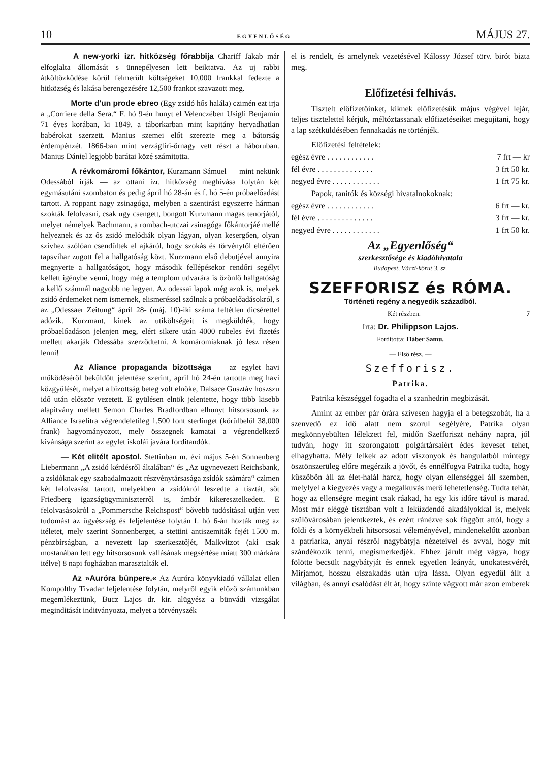10 EGYENLŐSÉG MÁJUS 27.
— A new-yorki izr. hitközség főrabbija Chariff Jakab már elfoglalta állomását s ünnepélyesen lett beiktatva. Az uj rabbi átköltözködése körül felmerült költségeket 10,000 frankkal fedezte a hitközség és lakása berengezésére 12,500 frankot szavazott meg.
— Morte d'un prode ebreo (Egy zsidó hős halála) czimén ezt irja a „Corriere della Sera.“ F. hó 9-én hunyt el Velenczében Usigli Benjamin 71 éves korában, ki 1849. a táborkarban mint kapitány hervadhatlan babérokat szerzett. Manius szemei előt szerezte meg a bátorság érdempénzét. 1866-ban mint verzágliri-őrnagy vett részt a háboruban. Manius Dániel legjobb barátai közé számitotta.
— A révkomáromi főkántor, Kurzmann Sámuel — mint nekünk Odessából irják — az ottani izr. hitközség meghivása folytán két egymásutáni szombaton és pedig ápril hó 28-án és f. hó 5-én próbaelőadást tartott. A roppant nagy zsinagóga, melyben a szentirást egyszerre hárman szokták felolvasni, csak ugy csengett, bongott Kurzmann magas tenorjától, melyet némelyek Bachmann, a rombach-utczai zsinagóga főkántorjáé mellé helyeznek és az ős zsidó melódiák olyan lágyan, olyan kesergően, olyan szivhez szólóan csendültek el ajkáról, hogy szokás és törvénytől eltérően tapsvihar zugott fel a hallgatóság közt. Kurzmann első debutjével annyira megnyerte a hallgatóságot, hogy második fellépésekor rendőri segélyt kellett igénybe venni, hogy még a templom udvarára is özönlő hallgatóság a kellő számnál nagyobb ne legyen. Az odessai lapok még azok is, melyek zsidó érdemeket nem ismernek, elismeréssel szólnak a próbaelőadásokról, s az „Odessaer Zeitung“ ápril 28- (máj. 10)-iki száma feltétlen dicsérettel adózik. Kurzmant, kinek az utiköltségeit is megküldték, hogy próbaelőadáson jelenjen meg, elért sikere után 4000 rubeles évi fizetés mellett akarják Odessába szerződtetni. A komáromiaknak jó lesz résen lenni!
— Az Aliance propaganda bizottsága — az egylet havi működéséről beküldött jelentése szerint, april hó 24-én tartotta meg havi közgyülését, melyet a bizottság beteg volt elnöke, Dalsace Gusztáv hoszszu idő után először vezetett. E gyülésen elnök jelentette, hogy több kisebb alapitvány mellett Semon Charles Bradfordban elhunyt hitsorsosunk az Alliance Israelitra végrendeletileg 1,500 font sterlinget (körülbelül 38,000 frank) hagyományozott, mely összegnek kamatai a végrendelkező kivánsága szerint az egylet iskolái javára forditandók.
— Két elitélt apostol. Stettinban m. évi május 5-én Sonnenberg Liebermann „A zsidó kérdésről általában“ és „Az ugynevezett Reichsbank, a zsidóknak egy szabadalmazott részvénytársasága zsidók számára“ czimen két felolvasást tartott, melyekben a zsidókról leszedte a tisztát, sőt Friedberg igazságügyminiszterről is, ámbár kikeresztelkedett. E felolvasásokról a „Pommersche Reichspost“ bővebb tudósitásai utján vett tudomást az ügyészség és feljelentése folytán f. hó 6-án hozták meg az itéletet, mely szerint Sonnenberget, a stettini antiszemiták fejét 1500 m. pénzbirságban, a nevezett lap szerkesztőjét, Malkvitzot (aki csak mostanában lett egy hitsorsosunk vallásának megsértése miatt 300 márkára itélve) 8 napi fogházban marasztalták el.
— Az »Auróra bünpere.« Az Auróra könyvkiadó vállalat ellen Kompolthy Tivadar feljelentése folytán, melyről egyik előző számunkban megemlékeztünk, Bucz Lajos dr. kir. alügyész a bünvádi vizsgálat meginditását inditványozta, melyet a törvényszék
el is rendelt, és amelynek vezetésével Kálossy József törv. birót bizta meg.
Előfizetési felhivás.
Tisztelt előfizetőinket, kiknek előfizetésük május végével lejár, teljes tisztelettel kérjük, méltóztassanak előfizetéseiket megujitani, hogy a lap szétküldésében fennakadás ne történjék.
Előfizetési feltételek:
egész évre . . . . . . . . . . . . 7 frt — kr
fél évre . . . . . . . . . . . . . . 3 frt 50 kr.
negyed évre . . . . . . . . . . . . 1 frt 75 kr.
Papok, tanitók és községi hivatalnokoknak:
egész évre . . . . . . . . . . . . 6 frt — kr.
fél évre . . . . . . . . . . . . . . 3 frt — kr.
negyed évre . . . . . . . . . . . . 1 frt 50 kr.
Az „Egyenlőség“
szerkesztősége és kiadóhivatala
Budapest, Váczi-körut 3. sz.
SZEFFORISZ és RÓMA.
Történeti regény a negyedik századból.
Két részben. 7
Irta: Dr. Philippson Lajos.
Forditotta: Háber Samu.
— Első rész. —
Szefforisz.
Patrika.
Patrika készséggel fogadta el a szanhedrin megbizását.
Amint az ember pár órára szivesen hagyja el a betegszobát, ha a szenvedő ez idő alatt nem szorul segélyére, Patrika olyan megkönnyebülten lélekzett fel, midőn Szefforiszt nehány napra, jól tudván, hogy itt szorongatott polgártársaiért édes keveset tehet, elhagyhatta. Mély lelkek az adott viszonyok és hangulatból mintegy ösztönszerüleg előre megérzik a jövőt, és ennélfogva Patrika tudta, hogy küszöbön áll az élet-halál harcz, hogy olyan ellenséggel áll szemben, melylyel a kiegyezés vagy a megalkuvás merő lehetetlenség. Tudta tehát, hogy az ellenségre megint csak ráakad, ha egy kis időre távol is marad. Most már eléggé tisztában volt a leküzdendő akadályokkal is, melyek szülővárosában jelentkeztek, és ezért ránézve sok függött attól, hogy a földi és a környékbeli hitsorsosai véleményével, mindenekelőtt azonban a patriarka, anyai részről nagybátyja nézeteivel és avval, hogy mit szándékozik tenni, megismerkedjék. Ehhez járult még vágya, hogy fölötte becsült nagybátyját és ennek egyetlen leányát, unokatestvérét, Mirjamot, hosszu elszakadás után ujra lássa. Olyan egyedül állt a világban, és annyi csalódást élt át, hogy szinte vágyott már azon emberek